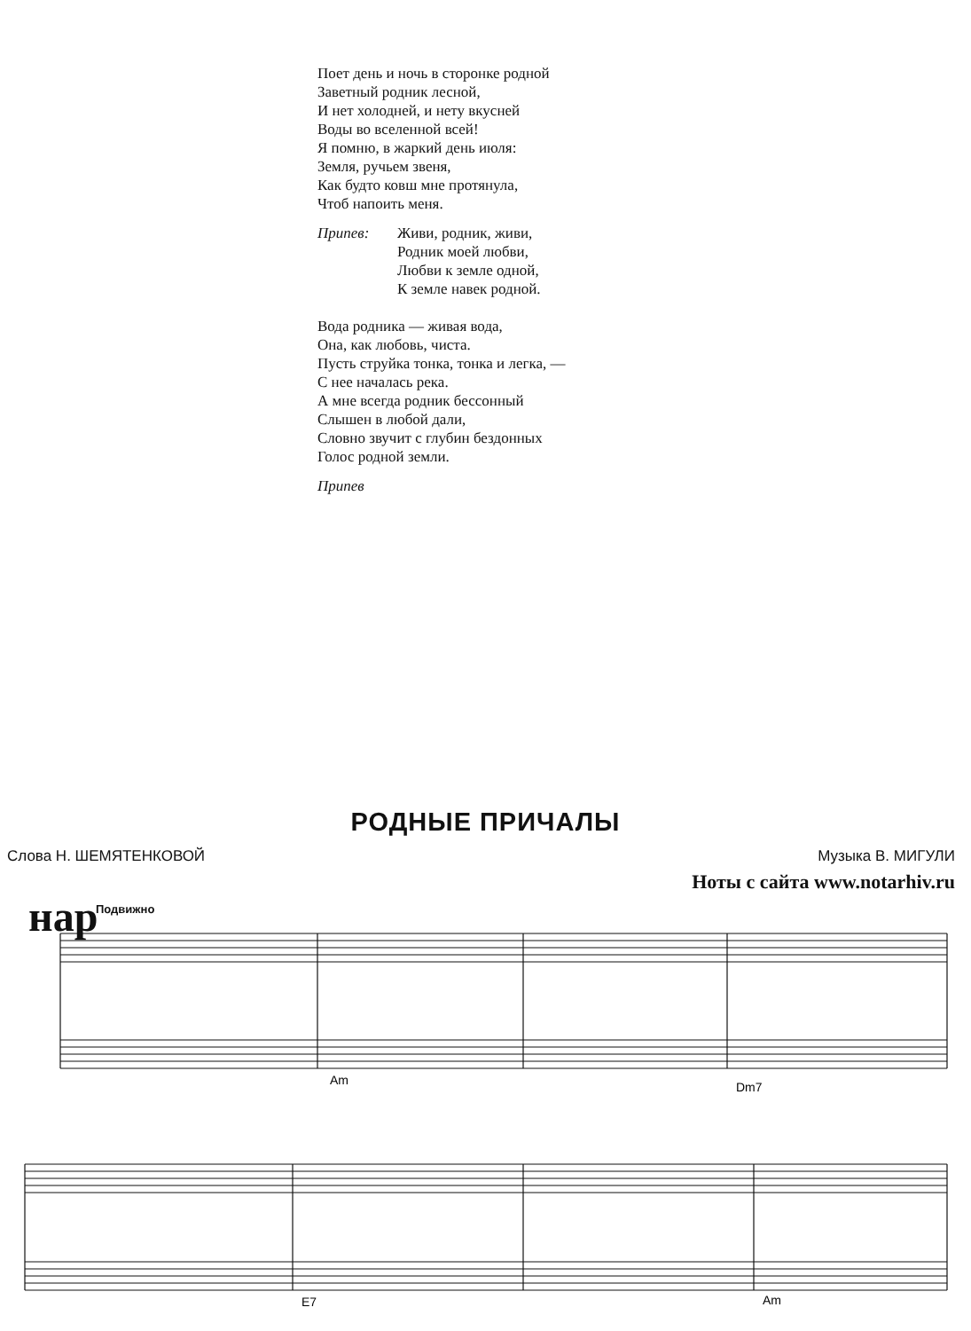Поет день и ночь в сторонке родной
Заветный родник лесной,
И нет холодней, и нету вкусней
Воды во вселенной всей!
Я помню, в жаркий день июля:
Земля, ручьем звеня,
Как будто ковш мне протянула,
Чтоб напоить меня.
Припев: Живи, родник, живи,
Родник моей любви,
Любви к земле одной,
К земле навек родной.
Вода родника — живая вода,
Она, как любовь, чиста.
Пусть струйка тонка, тонка и легка, —
С нее началась река.
А мне всегда родник бессонный
Слышен в любой дали,
Словно звучит с глубин бездонных
Голос родной земли.
Припев
РОДНЫЕ ПРИЧАЛЫ
Слова Н. ШЕМЯТЕНКОВОЙ Музыка В. МИГУЛИ
Ноты с сайта www.notarhiv.ru
Подвижно
нар
Am
Dm7
E7
Am